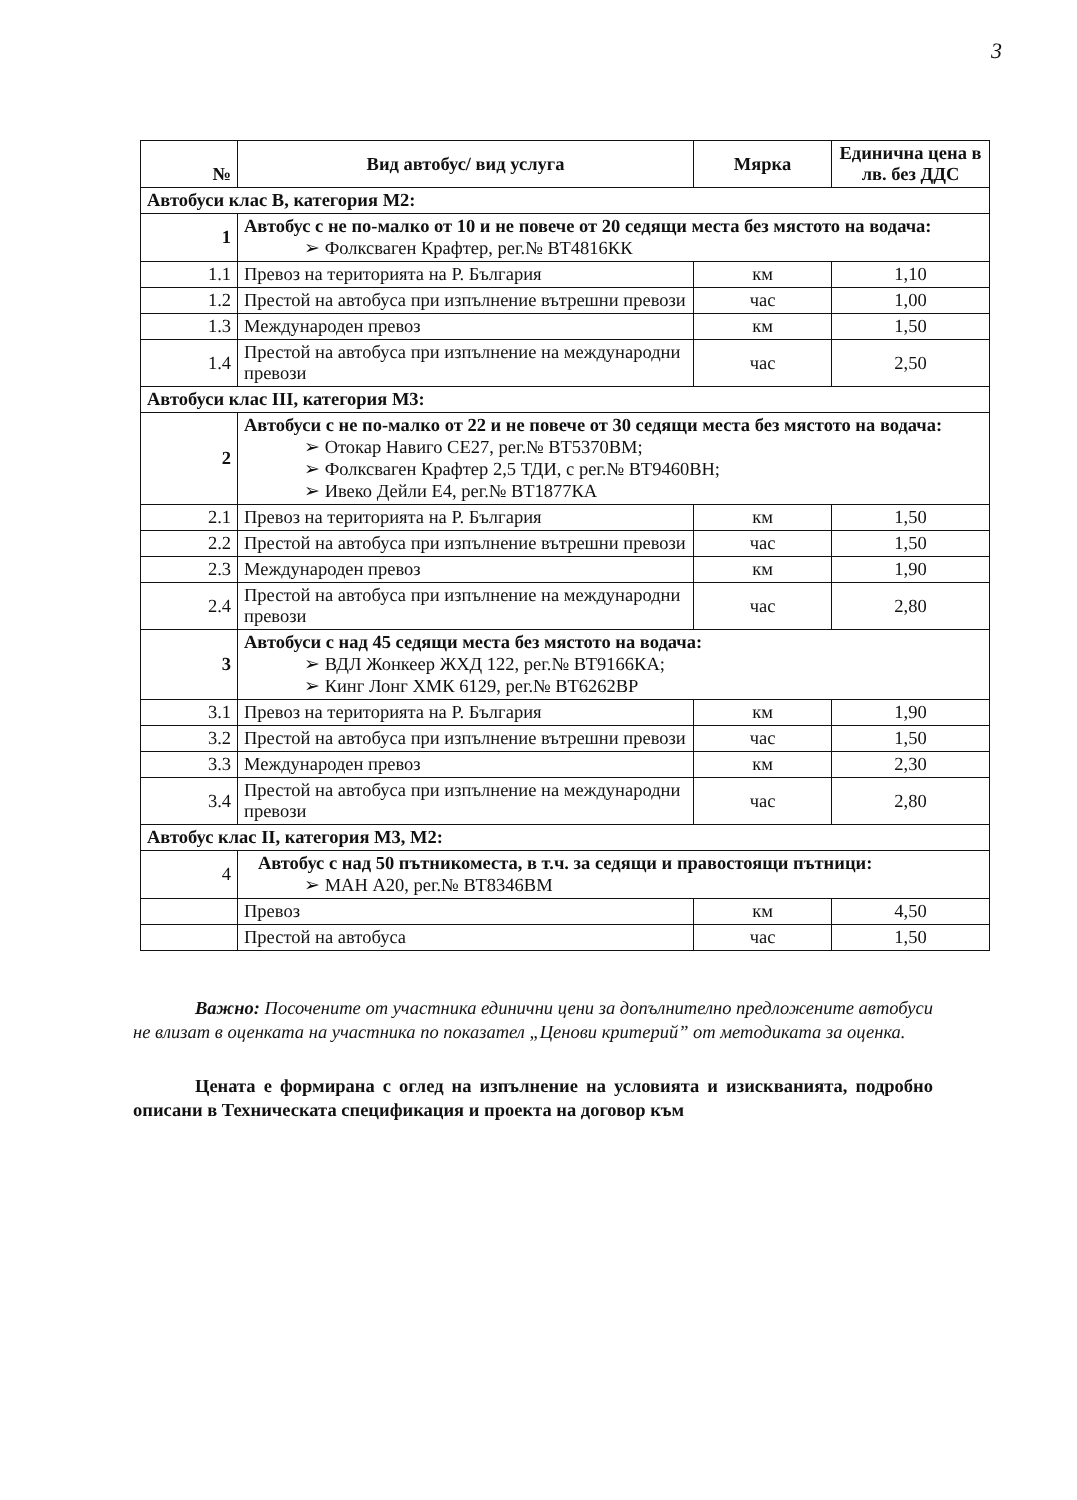3
| № | Вид автобус/ вид услуга | Мярка | Единична цена в лв. без ДДС |
| --- | --- | --- | --- |
| Автобуси клас В, категория М2: | | | |
| 1 | Автобус с не по-малко от 10 и не повече от 20 седящи места без мястото на водача: ➢ Фолксваген Крафтер, рег.№ ВТ4816КК | | |
| 1.1 | Превоз на територията на Р. България | км | 1,10 |
| 1.2 | Престой на автобуса при изпълнение вътрешни превози | час | 1,00 |
| 1.3 | Международен превоз | км | 1,50 |
| 1.4 | Престой на автобуса при изпълнение на международни превози | час | 2,50 |
| Автобуси клас III, категория М3: | | | |
| 2 | Автобуси с не по-малко от 22 и не повече от 30 седящи места без мястото на водача: ➢ Отокар Навиго СЕ27, рег.№ ВТ5370ВМ; ➢ Фолксваген Крафтер 2,5 ТДИ, с рег.№ ВТ9460ВН; ➢ Ивеко Дейли Е4, рег.№ ВТ1877КА | | |
| 2.1 | Превоз на територията на Р. България | км | 1,50 |
| 2.2 | Престой на автобуса при изпълнение вътрешни превози | час | 1,50 |
| 2.3 | Международен превоз | км | 1,90 |
| 2.4 | Престой на автобуса при изпълнение на международни превози | час | 2,80 |
| 3 | Автобуси с над 45 седящи места без мястото на водача: ➢ ВДЛ Жонкеер ЖХД 122, рег.№ ВТ9166КА; ➢ Кинг Лонг ХМК 6129, рег.№ ВТ6262ВР | | |
| 3.1 | Превоз на територията на Р. България | км | 1,90 |
| 3.2 | Престой на автобуса при изпълнение вътрешни превози | час | 1,50 |
| 3.3 | Международен превоз | км | 2,30 |
| 3.4 | Престой на автобуса при изпълнение на международни превози | час | 2,80 |
| Автобус клас II, категория М3, М2: | | | |
| 4 | Автобус с над 50 пътникоместа, в т.ч. за седящи и правостоящи пътници: ➢ МАН А20, рег.№ ВТ8346ВМ | | |
| | Превоз | км | 4,50 |
| | Престой на автобуса | час | 1,50 |
Важно: Посочените от участника единични цени за допълнително предложените автобуси не влизат в оценката на участника по показател „Ценови критерий” от методиката за оценка.
Цената е формирана с оглед на изпълнение на условията и изискванията, подробно описани в Техническата спецификация и проекта на договор към